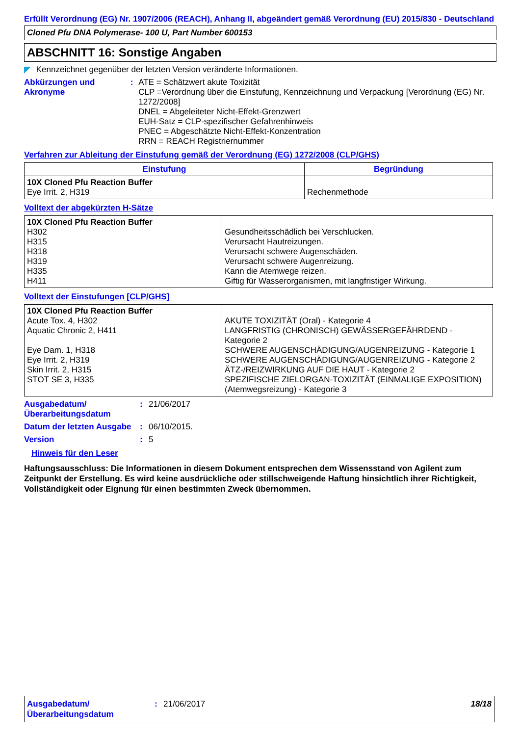Erfüllt Verordnung (EG) Nr. 1907/2006 (REACH), Anhang II, abgeändert gemäß Verordnung (EU) 2015/830 - Deutschland
Cloned Pfu DNA Polymerase- 100 U, Part Number 600153
ABSCHNITT 16: Sonstige Angaben
Kennzeichnet gegenüber der letzten Version veränderte Informationen.
Abkürzungen und Akronyme
: ATE = Schätzwert akute Toxizität
CLP =Verordnung über die Einstufung, Kennzeichnung und Verpackung [Verordnung (EG) Nr. 1272/2008]
DNEL = Abgeleiteter Nicht-Effekt-Grenzwert
EUH-Satz = CLP-spezifischer Gefahrenhinweis
PNEC = Abgeschätzte Nicht-Effekt-Konzentration
RRN = REACH Registriernummer
Verfahren zur Ableitung der Einstufung gemäß der Verordnung (EG) 1272/2008 (CLP/GHS)
| Einstufung | Begründung |
| --- | --- |
| 10X Cloned Pfu Reaction Buffer Eye Irrit. 2, H319 | Rechenmethode |
Volltext der abgekürzten H-Sätze
| 10X Cloned Pfu Reaction Buffer H302 H315 H318 H319 H335 H411 | Gesundheitsschädlich bei Verschlucken. Verursacht Hautreizungen. Verursacht schwere Augenschäden. Verursacht schwere Augenreizung. Kann die Atemwege reizen. Giftig für Wasserorganismen, mit langfristiger Wirkung. |
Volltext der Einstufungen [CLP/GHS]
| 10X Cloned Pfu Reaction Buffer Acute Tox. 4, H302 Aquatic Chronic 2, H411 Eye Dam. 1, H318 Eye Irrit. 2, H319 Skin Irrit. 2, H315 STOT SE 3, H335 | AKUTE TOXIZITÄT (Oral) - Kategorie 4 LANGFRISTIG (CHRONISCH) GEWÄSSERGEFÄHRDEND - Kategorie 2 SCHWERE AUGENSCHÄDIGUNG/AUGENREIZUNG - Kategorie 1 SCHWERE AUGENSCHÄDIGUNG/AUGENREIZUNG - Kategorie 2 ÄTZ-/REIZWIRKUNG AUF DIE HAUT - Kategorie 2 SPEZIFISCHE ZIELORGAN-TOXIZITÄT (EINMALIGE EXPOSITION) (Atemwegsreizung) - Kategorie 3 |
Ausgabedatum/ Überarbeitungsdatum
: 21/06/2017
Datum der letzten Ausgabe
: 06/10/2015.
Version : 5
Hinweis für den Leser
Haftungsausschluss: Die Informationen in diesem Dokument entsprechen dem Wissensstand von Agilent zum Zeitpunkt der Erstellung. Es wird keine ausdrückliche oder stillschweigende Haftung hinsichtlich ihrer Richtigkeit, Vollständigkeit oder Eignung für einen bestimmten Zweck übernommen.
Ausgabedatum/ Überarbeitungsdatum
: 21/06/2017 18/18